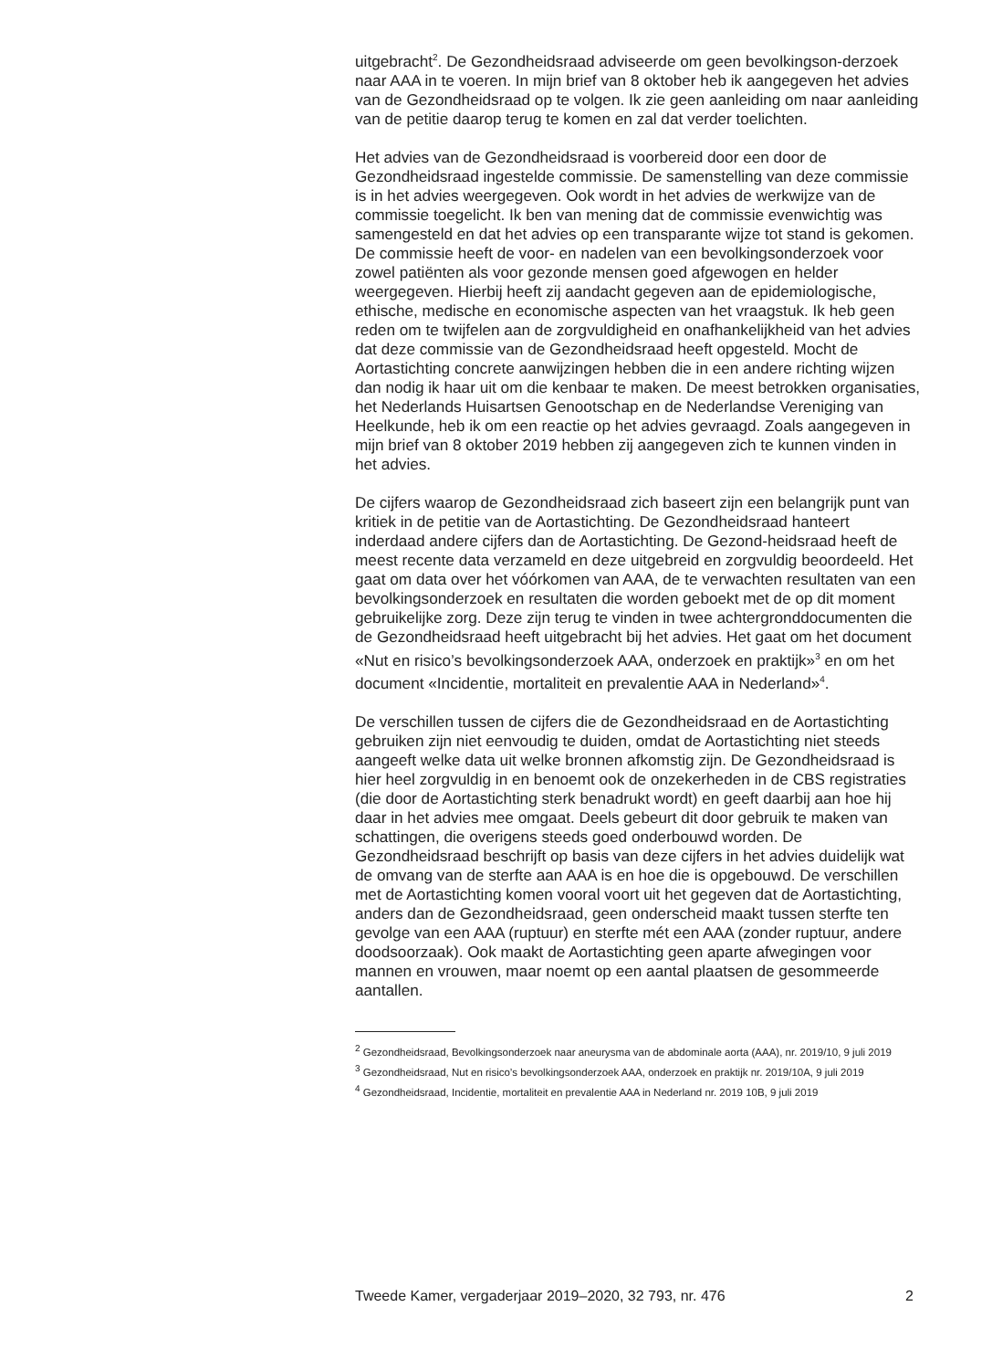uitgebracht<sup>2</sup>. De Gezondheidsraad adviseerde om geen bevolkingson-derzoek naar AAA in te voeren. In mijn brief van 8 oktober heb ik aangegeven het advies van de Gezondheidsraad op te volgen. Ik zie geen aanleiding om naar aanleiding van de petitie daarop terug te komen en zal dat verder toelichten.
Het advies van de Gezondheidsraad is voorbereid door een door de Gezondheidsraad ingestelde commissie. De samenstelling van deze commissie is in het advies weergegeven. Ook wordt in het advies de werkwijze van de commissie toegelicht. Ik ben van mening dat de commissie evenwichtig was samengesteld en dat het advies op een transparante wijze tot stand is gekomen. De commissie heeft de voor- en nadelen van een bevolkingsonderzoek voor zowel patiënten als voor gezonde mensen goed afgewogen en helder weergegeven. Hierbij heeft zij aandacht gegeven aan de epidemiologische, ethische, medische en economische aspecten van het vraagstuk. Ik heb geen reden om te twijfelen aan de zorgvuldigheid en onafhankelijkheid van het advies dat deze commissie van de Gezondheidsraad heeft opgesteld. Mocht de Aortastichting concrete aanwijzingen hebben die in een andere richting wijzen dan nodig ik haar uit om die kenbaar te maken. De meest betrokken organisaties, het Nederlands Huisartsen Genootschap en de Nederlandse Vereniging van Heelkunde, heb ik om een reactie op het advies gevraagd. Zoals aangegeven in mijn brief van 8 oktober 2019 hebben zij aangegeven zich te kunnen vinden in het advies.
De cijfers waarop de Gezondheidsraad zich baseert zijn een belangrijk punt van kritiek in de petitie van de Aortastichting. De Gezondheidsraad hanteert inderdaad andere cijfers dan de Aortastichting. De Gezond-heidsraad heeft de meest recente data verzameld en deze uitgebreid en zorgvuldig beoordeeld. Het gaat om data over het vóórkomen van AAA, de te verwachten resultaten van een bevolkingsonderzoek en resultaten die worden geboekt met de op dit moment gebruikelijke zorg. Deze zijn terug te vinden in twee achtergronddocumenten die de Gezondheidsraad heeft uitgebracht bij het advies. Het gaat om het document «Nut en risico’s bevolkingsonderzoek AAA, onderzoek en praktijk»<sup>3</sup> en om het document «Incidentie, mortaliteit en prevalentie AAA in Nederland»<sup>4</sup>.
De verschillen tussen de cijfers die de Gezondheidsraad en de Aortastichting gebruiken zijn niet eenvoudig te duiden, omdat de Aortastichting niet steeds aangeeft welke data uit welke bronnen afkomstig zijn. De Gezondheidsraad is hier heel zorgvuldig in en benoemt ook de onzekerheden in de CBS registraties (die door de Aortastichting sterk benadrukt wordt) en geeft daarbij aan hoe hij daar in het advies mee omgaat. Deels gebeurt dit door gebruik te maken van schattingen, die overigens steeds goed onderbouwd worden. De Gezondheidsraad beschrijft op basis van deze cijfers in het advies duidelijk wat de omvang van de sterfte aan AAA is en hoe die is opgebouwd. De verschillen met de Aortastichting komen vooral voort uit het gegeven dat de Aortastichting, anders dan de Gezondheidsraad, geen onderscheid maakt tussen sterfte ten gevolge van een AAA (ruptuur) en sterfte mét een AAA (zonder ruptuur, andere doodsoorzaak). Ook maakt de Aortastichting geen aparte afwegingen voor mannen en vrouwen, maar noemt op een aantal plaatsen de gesommeerde aantallen.
<sup>2</sup> Gezondheidsraad, Bevolkingsonderzoek naar aneurysma van de abdominale aorta (AAA), nr. 2019/10, 9 juli 2019
<sup>3</sup> Gezondheidsraad, Nut en risico’s bevolkingsonderzoek AAA, onderzoek en praktijk nr. 2019/10A, 9 juli 2019
<sup>4</sup> Gezondheidsraad, Incidentie, mortaliteit en prevalentie AAA in Nederland nr. 2019 10B, 9 juli 2019
Tweede Kamer, vergaderjaar 2019–2020, 32 793, nr. 476 2